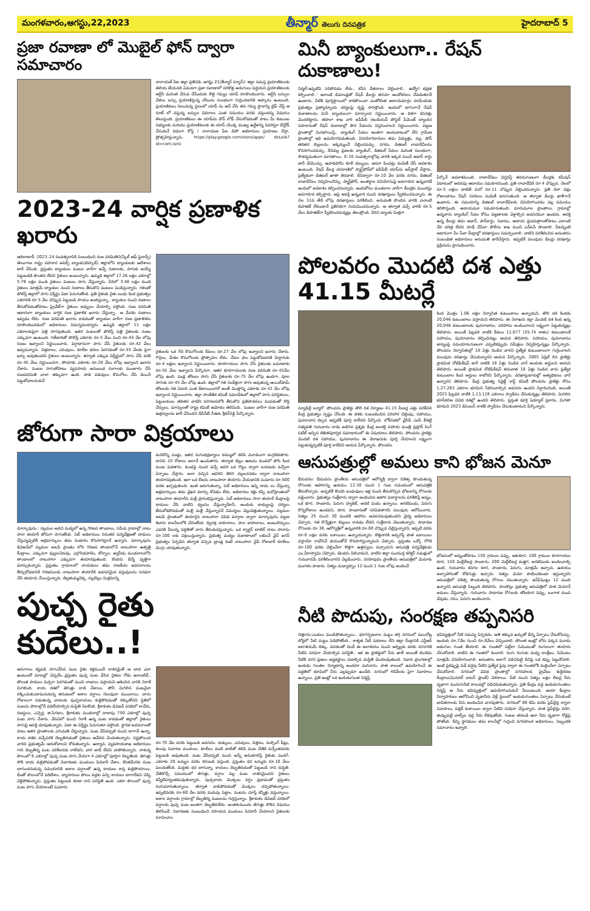మంగళవారం,ఆగస్టు,22,2023
తీన్మార్ తెలుగు దినపత్రిక
హైదరాబాద్ 5
ప్రజా రవాణా లో మొబైల్ ఫోన్ ద్వారా సమాచారం
నారాయణ్ పేట జిల్లా ప్రతినిధి, ఆగష్టు 21(తీన్మార్ న్యూస్): జిల్లా సమస్త ప్రయాణికులకు తెలియ జేయనది ఏమనగా ప్రజా రవాణాలో సరికొత్త అడుగులు పద్ధయని ప్రయాణికులకు ఆర్టీసీ మరింత చేరువ చేసేందుకు కొత్త గమ్యం యాప్ రూపొందించారు. ఆర్టీసీ బస్సుల వేళలు బస్సు ప్రయాణిస్తున్న చోటును సులభంగా గుర్తించడానికి ఆస్కారం ఉంటుంది. ప్రయాణికులు నిలుచున్న స్థలంలో యాప్ ను ఆన్ చేసి తన గమ్య స్థానాన్ని టైప్ చేస్తే ఆ రూట్ లో వస్తున్న బస్సుల వివరాలు ఎంత సమయం వరకు వస్తుందన్న విషయం తెలుస్తుంది. ప్రయాణికులు ఈ యాప్‌ను డౌన్ లోడ్ చేసుకోవడంతో పాటు మీ కుటుంబ సభ్యులకు మరియు ప్రయాణికులకు ఈ యాప్ యొక్క ముఖ్య ఉద్దేశాన్ని వివరిస్తూ డౌన్లోడ్ చేసుకునే విధంగా కోస్తే / నారాయణ పేట డిపో అధికారులు ప్రయాణం చేస్తా, ప్రోత్సహిస్తున్నారు.. https://play.google.com/store/apps/ details?id=com.tsrtc
2023-24 వార్షిక ప్రణాళిక ఖరారు
ఆదిలాబాద్ :2023–24 సంవత్సరానికి సంబంధించి రుణ పరిమితిని(స్కేల్ ఆఫ్ ఫైనాన్స్) తెలంగాణ రాష్ట్ర సహకార అపెక్స్ బ్యాంకు(టెస్కాబ్) జిల్లాలోని బ్యాంకులకు ఆదేశాలు జారీ చేసింది. ప్రస్తుతం బ్యాంకులు పంటల వారీగా ఇచ్చే రుణాలకు, సాగుకు అయ్యే పెట్టుబడికి పొంతన లేదని రైతులు అంటున్నారు. ఉమ్మడి జిల్లాలో 17.26 లక్షల ఎకరాల్లో 5.79 లక్షల మంది రైతులు పంటలు సాగు చేస్తున్నారు. వీరిలో 3.48 లక్షల మంది రైతులు మాత్రమే బ్యాంకుల నుంచి రుణాలు తీసుకొని పంటలు పండిస్తున్నారు. గతంతో పోలిస్తే జిల్లాలో సాగు విస్తీర్ణం ఏటా పెరుగుతోంది. ప్రతి రైతుకు రైతు బంధు కింద ప్రభుత్వం ఎకరానికి రూ.5 వేల చొప్పున పెట్టుబడి సాయం అందిస్తున్నా.. బ్యాంకుల నుంచి రుణాలు తీసుకోవడంతోపాటు ప్రైవేట్‌గా రైతులు అప్పులు చేయాల్సి వస్తోంది. రుణ పరిమితి ఆధారంగా బ్యాంకులు వార్షిక రుణ ప్రణాళిక ఖరారు చేస్తున్నా.. ఆ మేరకు రుణాలు ఇవ్వడం లేదు. రుణ పరిమితి ఖరారు కావడంతో బ్యాంకుల వారీగా రుణ ప్రణాళికను రూపొందించడంలో అధికారులు నిమగ్నమయ్యారు. ఉమ్మడి జిల్లాలో 11 లక్షల ఎకరాలకుపైగా పత్తి సాగవుతుంది. ఇతర పంటలతో పోలిస్తే పత్తి రైతులకు రుణం ఎక్కువగా ఉంటుంది. గతేడాదితో పోలిస్తే ఎకరాకు రూ.5 వేలు పెంచి రూ.45 వేల లోపు రుణం ఇవ్వాలని నిర్ణయించారు. వర్షాధారంగా సాగు చేసే రైతులకు రూ.42 వేలు ఇవ్వనున్నారు. విత్తనాలు, ఎరువులు, కూలీల ధరలు పెరగడంతో రూ.55 వేలకు పైగా ఖర్చు అవుతుందని రైతులు అంటున్నారు. తర్వాత ఎక్కువ విస్తీర్ణంలో సాగు చేసే వరికి రూ.45 వేలు నిర్ణయించగా, సోయాకు ఎకరాకు రూ.28 వేలు లోపు ఇవ్వాలని ఖరారు చేశారు. పంటల సాగుతోపాటు వ్యవసాయ అనుబంధ రంగాలకు మంజూరు చేసే రుణపరిమితి చాలా తక్కువగా ఉంది. పాడి పశువులు కొనుగోలు చేసి డెయిరీ పెట్టుకోవాలనుకునే
రైతులకు ఒక గేదె కొనుగోలుకు కేవలం రూ.27 వేల లోపు ఇవ్వాలని ఖరారు చేశారు. గొర్రెలు, మేకల కొనుగోలుకు ప్రోత్సాహం లేదు. చేపల ఫాం పెట్టుకోవడానికి హెక్టారుకు రూ.4 లక్షలు ఇవ్వాలని నిర్ణయించారు. కూరగాయలు సాగు చేసే రైతులకు టమాటాకు రూ.55 వేలు ఇవ్వాలని పేర్కొనగా, ఇతర కూరగాయలకు రుణ పరిమితి రూ.45వేల లోపు ఉంది. పండ్ల తోటలు సాగు చేసే రైతులకు రూ.75 వేల లోపు ఉండగా, పూల సాగుకు రూ.45 వేల లోపు ఉంది. జిల్లాలో గత రెండేళ్లుగా సాగు అవుతున్న ఆయిల్‌పామ్ తోటలకు గత ఏడాది ఎంత కేటాయించారో అంతే మొత్తాన్ని ఎకరాకు రూ.42 వేల లోపు ఇవ్వాలని నిర్ణయించారు. జిల్లా సాంకేతిక కమిటీ సమావేశంలో జిల్లాలో సాగు పరిస్థితులు, పెట్టుబడులు తదితర వాటిని పరిగణనలోకి తీసుకొని ప్రతిపాదనలు పంపడంతో కొద్ది చేర్పులు, మార్పులతో రాష్ట్ర కమిటీ ఆమోదం తెలిపింది.. పంటల వారీగా రుణ పరిమితి ఉత్తర్వులను జారీ చేసిందని డీసీసీబీ సీఈఓ శ్రీధర్‌రెడ్డి పేర్కొన్నారు.
జోరుగా సారా విక్రయాలు
మార్కాపురం : నల్లమల అడవి మధ్యలో ఉన్న గిరిజన తాండాలు, సమీప గ్రామాల్లో నాటు సారా తయారీ జోరుగా సాగుతోంది. సెబ్ అధికారులు నిరంతర పర్యవేక్షణతో దాడులు చేస్తున్నప్పటికీ అక్రమార్కులు తమ పంథాను కొనసాగిస్తూనే ఉన్నారు. మార్కాపురం డివిజన్‌లో నల్లమల అటవీ ప్రాంతం లోని గిరిజన తాండాలోనే నాటుసారా ఉత్పత్తి కేంద్రాలు. ఎక్కువగా పుల్లలచెరువు, ఎర్రగొండపాలెం, దోర్నాల, అర్ధవీడు మండలాలలోని తాండాలలో నాటుసారా ఎక్కువగా తయారవుతుంది. కొందరు దీన్నే వృత్తిగా మార్చుకున్నారు. ప్రస్తుతం గ్రామాలలో నాయకులు తమ రాజకీయ అవసరాలను తీర్చుకోవడానికి గిరిజనులకు నాటుసారా తయారీకి అవసరమైన వస్తువులను సరఫరా చేసి తయారు చేయిస్తున్నారు. తెల్లతుమ్మచెక్క, నల్లబెల్లం మిశ్రమాన్ని
మరికొన్ని పండ్లు, ఇతర సుగంధద్రవ్యాలు డమ్ములో కలిపి మూడుంగా మగ్గబెడతారు. దానిని 10 రోజులు అలానే ఉంచుతారు. తర్వాత బెల్లం ఊటను కుండలో పోసి కింద మంట పెడతారు. కుండపై నుంచి వచ్చే ఆవిరి ఒక గొట్టం ద్వారా బయటకు వచ్చేలా ఏర్పాటు చేస్తారు. అలా వచ్చిన ఆవిరిని తిరిగి చల్లబరచడం ద్వారా నాటుసారా తయారవుతుంది. ఇలా ఒక లీటరు నాటుసారా తయారు చేయడానికి సుమారు రూ.500 వరకు ఖర్చవుతుంది. ఇంత జరుగుతున్నా, సెబ్ అధికారులు ఇన్ని దాడు లు చేస్తున్నా అక్రమార్కులు తమ వైఖరి మార్చు కోవడం లేదు. అధికారుల కళ్లు కప్పి మరోప్రాంతంలో నాటుసారా తయారీని మళ్లీ ప్రారంభిస్తున్నారు. సెబ్ అధికారులు సారా తయారీ కేంద్రాలపై దాడులు చేసి వాటిని ధ్వంసం చేస్తున్నారేకానీ, అందుకు బాధ్యులపై చర్యలు తీసుకోకపోవడంతో మళ్లీ మళ్లీ చేస్తున్నారనే విమర్శలు వెల్లువెత్తుతున్నాయి. నల్లమల అటవీ ప్రాంతంలో తయారైన నాటుసారా వివిధ మార్గాల ద్వారా మార్కాపురం పట్టణ శివారు కాలనీలలోకి చేరుతోంది. ద్విచక్ర వాహనాలు, పాల వాహనాలు, అంబులెన్సులు ఎవరికి వీలున్న పద్ధతితో వారు తీసుకువస్తున్నారు. ఒక క్వార్టర్ బాటిల్ నాటు సారాను రూ.100 లకు విక్రయిస్తున్నారు. ప్రభుత్వ మద్యం దుకాణాలలో లభించే వైన్ జగన్ ప్రభుత్వం ఏర్పడిన తర్వాత వచ్చిన బ్రాండ్ల కంటే నాటుసారా వైపే రోజువారీ కూలీలు మొగ్గు చూపుతున్నారు.
పుచ్చ రైతు కుదేలు..!
ఆరుగాలం కష్టపడి సాగుచేసిన పంట రైతు కళ్లముందే నాశనమైతే ఆ బాధ ఎలా ఉంటుందో మాటల్లో చెప్పలేం..ప్రస్తుతం పుచ్చ పంట వేసిన రైతుల గోడు ఇలాంటిదే.. తొలుత పాదులు పచ్చగా పెరగడంతో మంచి లాభాలు వస్తాయని ఆశించిన వారికి నిరాశే మిగిలింది. కాయ దశలో తెగుళ్లు దాడి చేశాయి. పోనీ మిగిలిన పంటనైనా దక్కించుకుందామనుకున్న తరుణంలో అకాల వర్షాలు నిలువునా ముంచాయి. వారం రోజులుగా పడుతున్న వానలకు పుచ్చకాయలు కుళ్లిపోవడంతో దిక్కుతోచని స్థితిలో పంటను పొలాల్లోనే వదిలేయాల్సిన దుస్థితి నెలకొంది. శ్రీకాకుళం డివిజన్ పరిధిలో లావేరు, రణస్థలం, ఎచ్చెర్ల, జి.సిగడాం, శ్రీకాకుళం మండలాల్లో దాదాపు 750 ఎకరాల్లో పుచ్చ పంట సాగు చేశారు. వేసవిలో మంచి గిరాకీ ఉన్న పంట కావడంతో జిల్లాలో రైతులు సాగుపై ఆసక్తి చూపుతున్నారు. ఏటా ఈ విస్తీర్ణం పెరుగుతూ వస్తోంది. స్థానిక అవసరాలతో పాటు ఇతర ప్రాంతాలకు ఎగుమతి చేస్తున్నారు. పంట వేసినప్పటి నుంచి బాగానే ఉన్నా, కాయ దశకు వచ్చేసరికి దెబ్బతినడంతో రైతులు ఆవేదన చెందుతున్నారు. నష్టపోయిన వారిని ప్రభుత్వమే ఆదుకోవాలని కోరుతున్నారు. ఉద్యాన, వ్యవసాయశాఖ అధికారులు గాని దెబ్బతిన్న పంట పరిశీలనకు రాలేదని, వారి జాడే లేదని వాపోతున్నారు. నాకున్న పొలంలో 8 ఎకరాల్లో పుచ్చ పంట సాగు చేయగా 4 ఎకరాల్లో పూర్తిగా దెబ్బతింది. తెగుళ్లు సోకి కాయ కుళ్లిపోవడంతో నివారణకు మందులు పిచికారీ చేశాం. కొంతమేరకు పంట బాగుందనుకున్న సమయానికి అకాల వర్షాలతో ఉన్న కాయలు కాస్త కుళ్లిపోయాయి. దీంతో పొలంలోనే వదిలేశాం. వ్యాపారులు పొలం వద్దకు వచ్చి కాయలు బాగాలేవని చెప్పి వెళ్లిపోతున్నారు. ప్రస్తుతం పెట్టుబడి కూడా రాని పరిస్థితి ఉంది. ఎకరా పొలంలో పుచ్చ పంట సాగు చేయాలంటే సుమారు
రూ.70 వేల వరకు పెట్టుబడి అవసరం. దుక్కులు, ఎరువులు, విత్తనం, మల్చింగ్ షీట్లు, కలుపు నివారణ మందులు, కూలీలు వంటి వాటితో కలిపి పంట చేతికి వచ్చేంతవరకు పెట్టుబడి అవుతుంది. పంట వేసినప్పటి నుంచి అన్నీ అనుకూలిస్తే రైతుకు పండగే. ఎకరాకు 20 టన్నుల వరకు దిగుబడి వస్తుంది. ప్రస్తుతం ధర టన్నుకు రూ.10 వేలు పలుకుతోంది. మద్దతు ధర బాగున్నా, కాయలు దెబ్బతినడంతో పెట్టుబడి రాని దుస్థితి. చేతికొచ్చే సమయంలో తెగుళ్లు, వర్షాల వల్ల పంట నాశనమైందని రైతులు కన్నీటిపర్యంతమవుతున్నారు. పుచ్చకాయ మొక్కలు వర్షం ప్రభావంతో ప్రస్తుతం రంగుమారుతున్నాయి. తర్వాత వాడిపోవడంతో మొక్కలు చచ్చిపోతున్నాయి. ఇప్పటివరకు రూ.60 వేల వరకు మదుపు పెట్టాం. పంటను చూస్తే కన్నీళ్లు వస్తున్నాయి. అకాల వర్షాలకు గ్రామాల్లో దెబ్బతిన్న పంటలను గుర్తిస్తున్నాం. శ్రీకాకుళం డివిజన్ పరిధిలో వర్షాలకు పుచ్చ పంట అంతగా దెబ్బతినలేదు. అంతకుముందు తెగుళ్లు సోకిన విషయం తెలిసిందే. నివారణకు సంబంధించి రసాయన మందులు పిచికారీ చేయాలని రైతులకు సూచించాం.
మినీ బ్యాంకులుగా.. రేషన్ దుకాణాలు!
నిర్మల్:ఇప్పటివి సరిపోవడం లేదు.. కనీస వేతనాలు చెల్లించాలి.. ఉద్యోగ భద్రత కల్పించాలి..' ఇలాంటి డిమాండ్లతో రేషన్ డీలర్లు తరచూ ఆందోళనలు చేపడుతూనే ఉంటారు. వీటికి పూర్తిస్థాయిలో కాకపోయినా ఎంతోకొంత ఆదాయమార్గం చూపేందుకు ప్రభుత్వం ప్రత్యామ్నాయ చర్యలపై దృష్టి సారిస్తోంది. ఇందులో భాగంగానే రేషన్ దుకాణాలను మినీ బ్యాంకులుగా మార్చాలని నిర్ణయించారు. ఆ దిశగా కసరత్తు మొదలెట్టారు. తపాలా శాఖ వారి ఐపీపీబీ (ఇండియన్ పోస్టల్ పేమెంట్ బ్యాంకు) సహకారంతో రేషన్ దుకాణాల్లో పౌర సేవలను విస్తరించాలని నిర్ణయించారు. పట్టణ ప్రాంతాల్లో మినహాయిస్తే.. బ్యాంకింగ్ సేవలు అంతగా అందుబాటులో లేని గ్రామీణ ప్రాంతాల్లో ఇది ఉపయోగపడుతుంది. వినియోగదారులు తమ విద్యుత్తు, నల్ల, ఫోన్ తదితర బిల్లులను ఇక్కడ్నుంచే చెల్లించవచ్చు. నగదు, డిజిటల్ లావాదేవీలను కొనసాగించవచ్చు. దీనివల్ల ప్రజలకు బ్యాంకింగ్, డిజిటల్ సేవలు మరింత సులభంగా, సౌకర్యవంతంగా మారతాయి. 0–10 సంవత్సరాల్లోపు వారికి ఇక్కడ నుంచే ఆధార్ కార్డు జారీ చేయొచ్చు. ఉపాధిహామీ కూలీ డబ్బులు, ఆసరా పింఛన్లు పంపిణీ చేసే అవకాశం ఉంటుంది. రేషన్ డీలర్ల చరవాణిలో స్మార్ట్‌ఫోన్‌లో ఐపీపీబీ యాప్‌ను ఇన్‌స్టాల్ చేస్తారు. ప్రత్యేకంగా డిజిటల్ ఖాతా తెరవాలి. దీనిద్వారా రూ.10 వేల వరకు నగదు, డిజిటల్ లావాదేవీలు నిర్వహించొచ్చు. స్మార్ట్‌ఫోన్, అంతర్జాల వినియోగంపై అవగాహన ఉన్నవారికే ఇందులో అవకాశం కల్పించనున్నారు. ఇందుకోసం మండలాల వారీగా డీలర్లకు ముందస్తు అవగాహన కల్పిస్తారు. ఆపై ఆసక్తి ఉన్నవారి నుంచి దరఖాస్తులు స్వీకరించనున్నారు. ఈ నెల 31వ తేదీ లోపు దరఖాస్తులు పరిశీలించి, అనుమతి పొందిన వారికి ఎలాంటి డిపాజిట్ లేకుండానే ప్రతినిధిగా నియమించనున్నారు. ఆ తర్వాత వచ్చే వారికి రూ.5 వేలు డిపాజిట్‌గా స్వీకరించనున్నట్లు తెలుస్తోంది. వీరిని బ్యాంకు మిత్రగా
పేర్కొనే అవకాశముంది. లావాదేవీలు విస్తరిస్తే తదనుగుణంగా డీలర్లకు కమీషన్ విధానంలో అదనపు ఆదాయం సమకూరనుంది. ప్రతి లావాదేవీకి రూ.4 చొప్పున, నెలలో రూ.5 లక్షలు దాటితే మరో రూ.11 చొప్పున చెల్లించనున్నారు. ప్రతి నెలా పక్షం రోజులపాటు రేషన్ సరకులు పంపిణీ జరుగుతుంది. ఆ తర్వాత డీలర్లు ఖాళీగానే ఉంటారు. ఈ సమయాన్ని డిజిటల్ లావాదేవీలకు వినియోగించడం వల్ల సమయం కలిసొస్తుంది. ఆదాయమూ సమకూరుతుంది. మారుమూల ప్రాంతాలు, గ్రామాల్లో ఉన్నవారు బ్యాంకింగ్ సేవల కోసం పట్టణాలకు వెళ్లాల్సిన అవసరమూ ఉండదు. ఆసక్తి ఉన్న డీలర్లు తమ ఆధార్, పాన్‌కార్డు, నివాసం, ఆదాయ ధ్రువపత్రాలతోపాటు ఎలాంటి నేర చరిత్ర లేదని రూఢీ చేసేలా పోలీసు శాఖ నుంచి ఎన్‌ఓసీ పొందాలి. వీటన్నింటి ఆధారంగా మీ–సేవా కేంద్రాల్లో దరఖాస్తులు సమర్పించాలి. వాటిని పరిశీలించిన అనంతరం సంబంధిత అధికారులు అనుమతి జారీచేస్తారు. ఇప్పటికే పలువురు డీలర్లు దరఖాస్తు ప్రక్రియను ప్రారంభించారు.
పోలవరం మొదటి దశ ఎత్తు 41.15 మీటర్లే
న్యూఢిల్లీ బ్యూరో :పోలవరం ప్రాజెక్టు తొలి దశ నిర్మాణం 41.15 మీటర్ల ఎత్తు వరకేనని కేంద్ర ప్రభుత్వం స్పష్టం చేసింది. ఈ దశకు సంబంధించిన పరిహార చెల్లింపు, సహాయం, పునరావాస కల్పన ఇప్పటికీ పూర్తి కాలేదని పేర్కొంది. లోక్‌సభలో వైసీపీ ఎంపీ భీశెట్టి సత్యవతి గురువారం నాడు అడిగిన ప్రశ్నకు కేంద్ర జలశక్తి సహాయ మంత్రి ప్రహ్లాద్ సింగ్ పటేల్ ఇచ్చిన లిఖితపూర్వక సమాధానంలో ఈ విషయాలు తెలిపారు. పోలవరం ప్రాజెక్టు మొదటి దశ సహాయం, పునరావాసం ఈ నెలాఖరుకు పూర్తి చేయాలని లక్ష్యంగా పెట్టుకున్నప్పటికీ పూర్తి కాలేదని ఆయన పేర్కొన్నారు. పోలవరం
కింద మొత్తం 1.06 లక్షల నిర్వాసిత కుటుంబాలు ఉన్నాయని, తొలి దశ కిందకు 20,046 కుటుంబాలు వస్తాయని తెలిపారు. ఈ నెలాఖరు కల్లా మొదటి దశ కింద ఉన్న 20,046 కుటుంబాలకు పునరావాసం, పరిహారం అందించాలని లక్ష్యంగా పెట్టుకున్నట్లు తెలిపారు. అయితే ఫిబ్రవరి నాటికి కేవలం 11,677 (55.74 శాతం) కుటుంబాలకే సహాయం, పునరావాసం కల్పించినట్లు ఆయన తెలిపారు. సహాయం, పునరావాసం జాప్యంపై సమయానుగుణంగా ఎప్పటికప్పుడు సమీక్షలు నిర్వహిస్తున్నట్లు పేర్కొన్నారు. పోలవరం నిర్వాసితుల్లో 18 ఏళ్లు నిండిన వారిని ప్రత్యేక కుటుంబాలుగా గుర్తించాలని పలువురు దరఖాస్తు చేసుకున్నారని ఆయన పేర్కొన్నారు. 2005 ఏప్రిల్ 8న ప్రాజెక్టు ప్రాథమిక నోటిఫికేషన్ జారీ నాటికి 18 ఏళ్లు నిండిన వారే అందుకు అర్హులని ఆయన తెలిపారు. అయితే ప్రాథమిక నోటిఫికేషన్ తరువాత 18 ఏళ్లు నిండిన వారు ప్రత్యేక కుటుంబాల కింద అర్హులు కాబోరని పేర్కొన్నారు. దరఖాస్తుదారుల్లో అత్యధికులు వారే ఉన్నారని తెలిపారు. కేంద్ర ప్రభుత్వ రివైజ్డ్ కాస్ట్ కమిటీ పోలవరం ప్రాజెక్టు కోసం 1,27,263 ఎకరాల భూమిని సేకరించాల్సిన అవసరం ఉందని నిర్ధారించింది, అయితే 2023 ఫిబ్రవరి నాటికి 1,13,119 ఎకరాలు స్వాధీనం చేసుకున్నట్లు తెలిపారు. మిగిలిన భూసేకరణ వివిధ దశల్లో ఉందని తెలిపారు. ప్రస్తుత పూర్తి షెడ్యూల్ ప్రకారం, మిగతా భూమిని 2023 డిసెంబర్ నాటికి స్వాధీనం చేసుకుంటామని పేర్కొన్నారు.
ఆసుపత్రుల్లో అమలు కాని భోజన మెనూ
భీమవరం: భీమవరం ప్రాంతీయ ఆసుపత్రిలో ఆరోగ్యశ్రీ ద్వారా చికిత్స పొందుతున్న రోగులకు ఆహారాన్ని ఉదయం 12.30 నుంచి 1 గంట సమయంలో ఆసుపత్రికి తీసుకొచ్చారు. అప్పటికే కొందరి బంధువులు ఇళ్ల నుంచి తీసుకొచ్చిన భోజనాన్ని రోగులకు వడ్డించారు. ప్రభుత్వం గుత్తేదారు ద్వారా అందించిన ఆహార పదార్థాలను పరిశీలిస్తే అన్నం, ఒక కూర, సాంబారు, పెరుగు ప్యాకెట్, అరటి పండు ఉన్నాయి. అరటిపండు, పెరుగు కొన్నిరోజులు ఉండవని, కూర, సాంబారుతో సరిపెడతారని పలువురు ఆరోపించారు. నిత్యం 25 నుంచి 30 మందికి ఆహారం అవసరమవుతుందని వైద్య అధికారులు చెప్పారు. గత కొన్నేళ్లుగా బిల్లులు రావడం లేదని గుత్తేదారు చెబుతున్నారు. సాధారణ రోగులకు రూ.39, ఆరోగ్యశ్రీలో ఉన్నవారికి రూ.80 చొప్పున చెల్లిస్తున్నారని, ఇప్పటి వరకు రూ.8 లక్షల వరకు బకాయిలు ఉన్నాయన్నారు. కొత్తవారికి అప్పగిస్తే పాత బకాయిలు వస్తాయో రావోననే భయంతోనే కొనసాగిస్తున్నామని చెప్పారు. ప్రస్తుతం ఒక్కో రోగికి రూ.100 వరకు చెల్లించేలా కొత్తగా ఉత్తర్వులు వచ్చాయని ఆసుపత్రి పర్యవేక్షకుడు ఎం.వీరాస్వామి చెప్పారు. టెండరు పిలిచామని, వాటిని జిల్లా సంయుక్త కలెక్టర్ సమక్షంలో గురువారమే పరిశీలించారని వెల్లడించారు. నరసాపురం ప్రాంతీయ ఆసుపత్రిలో మెనూకు మంగళం పాడారు. నిత్యం మధ్యాహ్నం 12 నుంచి 1 గంట లోపు అందించే
భోజనంలో అన్నంతోపాటు 150 గ్రాముల పప్పు, ఆకుకూర, 100 గ్రాముల కూరగాయల కూర, 150 మిల్లీలీటర్ల సాంబారు, 200 మిల్లీలీటర్ల మజ్జిగ, అరటిపండు అందించాల్సి ఉంది. గురువారం శనగల కూర, సాంబారు, పెరుగు, మాత్రమే ఇచ్చారు. ఉదయం అల్పాహారంతో కోడిగుడ్డు ఇచ్చారు. నిత్యం మెనూ పాటించకుండా ఇస్తున్నారని ఆసుపత్రిలో చికిత్స పొందుతున్న రోగులు చెబుతున్నారు. ఇన్‌పేషెంట్లు 12 మంది ఉన్నారని ఆసుపత్రి సిబ్బంది తెలిపారు. పాలకొల్లు ప్రభుత్వ ఆసుపత్రిలో పాత మెనూనే అమలు చేస్తున్నారు. గురువారం సాధారణ రోగులకు తోటకూర పప్పు, బంగాళ దుంప వేపుడు, రసం, పెరుగు అందించారు.
నీటి పొదుపు, సంరక్షణ తప్పనిసరి
చిత్తూరు:ఎండలు మండిపోతున్నాయి.. భూగర్భజలాల మట్టం తగ్గి నగరంలో పలుచోట్ల బోర్లలో నీటి మట్టం పడిపోతోంది.. శాశ్వత నీటి పథకాలు లేని జిల్లా కేంద్రానికి ఎన్టీఆర్ జలాశయమే దిక్కు. వరదలతో నిండే ఈ జలాశయం నుంచి ఆర్నెల్లకు వరకు నగరానికి నీటిని సరఫరా చేయాల్సిన పరిస్థితి.. ఇక ఈ ప్రాజెక్టులో నీరు ఖాళీ అయితే బిందెడు నీటికి నగర ప్రజలు అష్టకష్టాలు పడాల్సిన దుస్థితి మొదలవుతుంది. నివాస ప్రాంగణాల్లో ఇంకుడు గుంతల నిర్మాణాన్ని అందరూ మరిచారు. పాత కాలంలో ఉపయోగించే ఈ పద్ధతిలో భూమిలో నీరు ఎల్లప్పుడూ ఉండేది. నగరంలో 40వేలకు పైగా నివాసాలు ఉన్నాయి. ప్రతి ఇంట్లో ఒక ఇంకుడుగుంత నిర్మిస్తే
భవిష్యత్తులో నీటి సమస్య ఏర్పడదు. అతి తక్కువ ఖర్చుతో దీన్ని ఏర్పాటు చేసుకోవచ్చు. ఇందుకు రూ.7వేల నుంచి రూ.8వేలు వెచ్చించాలి. తొలుత ఇంట్లో బోరు పక్కన మూడు అడుగుల గుంత తీయాలి. ఈ గుంతలో పట్టీలా సిమెంటుతో రింగులుగా తయారు చేసుకోవాలి. వాటిని ఈ గుంతలో దించాలి. రింగు రింగుకు మధ్య కాంక్రీటు, సిమెంటు మాత్రమే వినియోగించాలి. అనంతరం అలాగే విడిచిపెట్టి దీనిపై ఒక కప్పు పెట్టుకోవాలి. ఇంటి పైకప్పుపై పడే వర్షపు నీటిని ప్రత్యేక పైపు ద్వారా ఈ గుంతలోకి మళ్లించేలా ఏర్పాటు చేసుకోవాలి. నగరంలో వివిధ ప్రాంతాల్లో నగరపాలక, ప్రైవేటు శుద్ధీకరణ కేంద్రాలు(మినరల్ వాటర్ ప్లాంట్) వెలిశాయి. వీటి నుంచి నిత్యం లక్షల లీటర్ల నీరు వృథాగా మురుగునీటి కాలువల్లో విడిచిపెడుతున్నారు. ప్రతి కేంద్రం వద్ద ఇంకుడుగుంతలు నిర్మిస్తే ఆ నీరు భవిష్యత్తులో ఉపయోగించుకునే వీలుంటుంది. ఆయా కేంద్రాల నిర్వాహకులు ఆలోచించి వృథానీరు వెళ్లే స్థలంలో ఇంకుడుగుంతలు ఏర్పాటు చేసుకుంటే భావితరాలకు నీరు అందించిన వారవుతారు. నగరంలో 80 కిమీ వరకు పైప్‌లైన్ల ద్వారా నివాసాలు, పబ్లిక్ కుళాయిల ద్వారా నీటిని సరఫరా చేస్తున్నారు. పాత పైప్‌లైన్లు విరిగి, తుప్పుపట్టి వాల్వ్‌ల వద్ద నీరు లీకవుతోంది. గంటల తరబడి ఇలా నీరు వృథాగా రోడ్లపై పోతోంది. దీన్ని స్థానికులు తమ కాలనీల్లో గుర్తించి నగరపాలక అధికారులు, సిబ్బందికి సమాచారం ఇవ్వాలి.